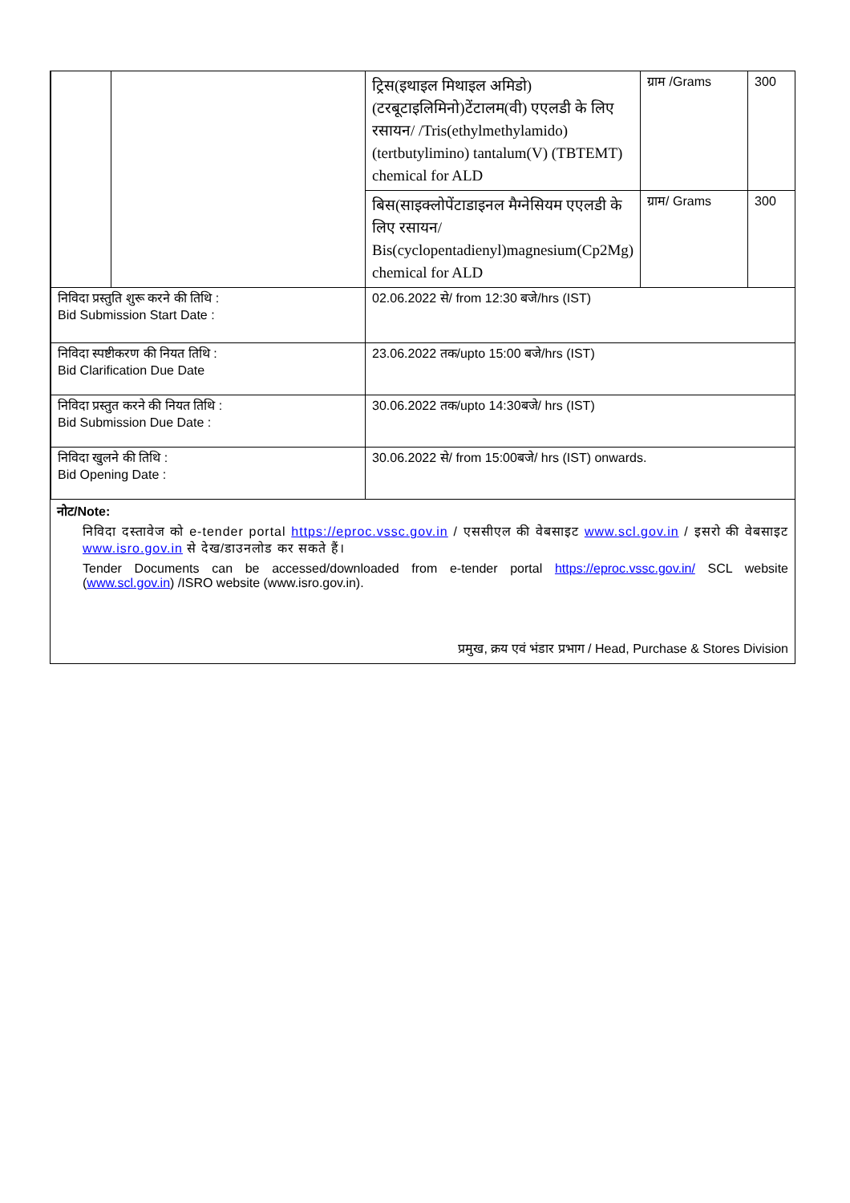| | | ट्रिस(इथाइल मिथाइल अमिडो)(टरबूटाइलिमिनो)टेंटालम(वी) एएलडी के लिए रसायन/ /Tris(ethylmethylamido)(tertbutylimino) tantalum(V) (TBTEMT) chemical for ALD | ग्राम /Grams | 300 |
| | | बिस(साइक्लोपेंटाडाइनल मैग्नेसियम एएलडी के लिए रसायन/ Bis(cyclopentadienyl)magnesium(Cp2Mg) chemical for ALD | ग्राम/ Grams | 300 |
| निविदा प्रस्तुति शुरू करने की तिथि : Bid Submission Start Date : | | 02.06.2022 से/ from 12:30 बजे/hrs (IST) | | |
| निविदा स्पष्टीकरण की नियत तिथि : Bid Clarification Due Date | | 23.06.2022 तक/upto 15:00 बजे/hrs (IST) | | |
| निविदा प्रस्तुत करने की नियत तिथि : Bid Submission Due Date : | | 30.06.2022 तक/upto 14:30बजे/ hrs (IST) | | |
| निविदा खुलने की तिथि : Bid Opening Date : | | 30.06.2022 से/ from 15:00बजे/ hrs (IST) onwards. | | |
नोट/Note:
निविदा दस्तावेज को e-tender portal https://eproc.vssc.gov.in / एससीएल की वेबसाइट www.scl.gov.in / इसरो की वेबसाइट www.isro.gov.in से देख/डाउनलोड कर सकते हैं।
Tender Documents can be accessed/downloaded from e-tender portal https://eproc.vssc.gov.in/ SCL website (www.scl.gov.in) /ISRO website (www.isro.gov.in).
प्रमुख, क्रय एवं भंडार प्रभाग / Head, Purchase & Stores Division